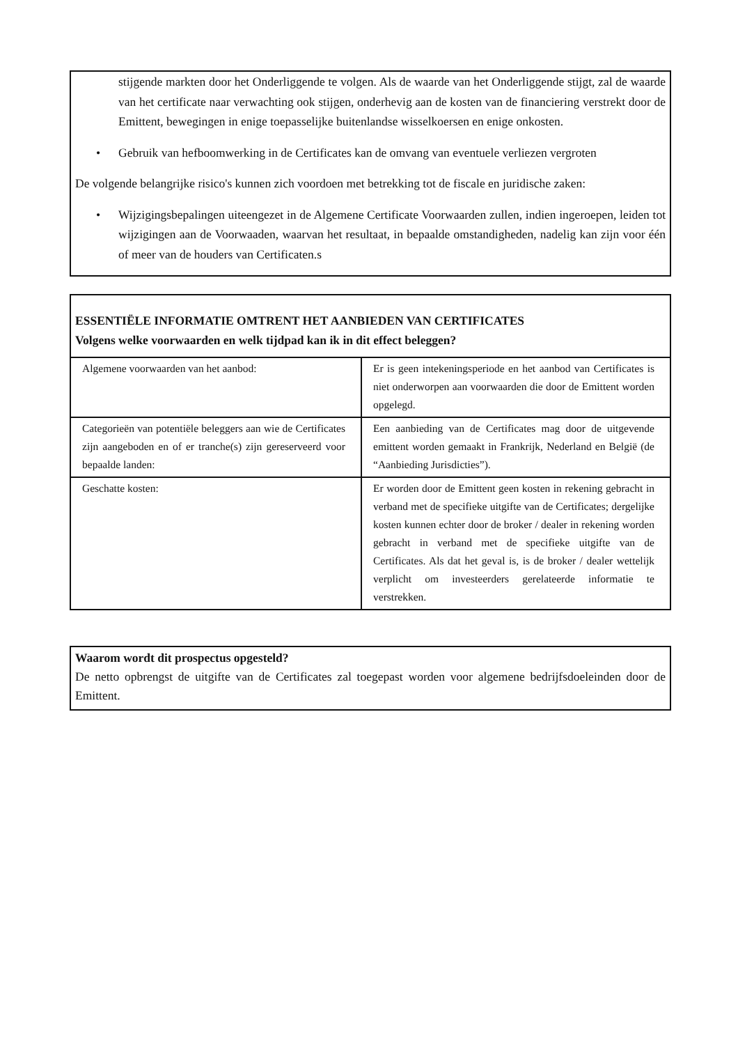stijgende markten door het Onderliggende te volgen. Als de waarde van het Onderliggende stijgt, zal de waarde van het certificate naar verwachting ook stijgen, onderhevig aan de kosten van de financiering verstrekt door de Emittent, bewegingen in enige toepasselijke buitenlandse wisselkoersen en enige onkosten.
• Gebruik van hefboomwerking in de Certificates kan de omvang van eventuele verliezen vergroten
De volgende belangrijke risico's kunnen zich voordoen met betrekking tot de fiscale en juridische zaken:
• Wijzigingsbepalingen uiteengezet in de Algemene Certificate Voorwaarden zullen, indien ingeroepen, leiden tot wijzigingen aan de Voorwaaden, waarvan het resultaat, in bepaalde omstandigheden, nadelig kan zijn voor één of meer van de houders van Certificaten.s
ESSENTIËLE INFORMATIE OMTRENT HET AANBIEDEN VAN CERTIFICATES
Volgens welke voorwaarden en welk tijdpad kan ik in dit effect beleggen?
| Algemene voorwaarden van het aanbod: | Er is geen intekeningsperiode en het aanbod van Certificates is niet onderworpen aan voorwaarden die door de Emittent worden opgelegd. |
| Categorieën van potentiële beleggers aan wie de Certificates zijn aangeboden en of er tranche(s) zijn gereserveerd voor bepaalde landen: | Een aanbieding van de Certificates mag door de uitgevende emittent worden gemaakt in Frankrijk, Nederland en België (de “Aanbieding Jurisdicties”). |
| Geschatte kosten: | Er worden door de Emittent geen kosten in rekening gebracht in verband met de specifieke uitgifte van de Certificates; dergelijke kosten kunnen echter door de broker / dealer in rekening worden gebracht in verband met de specifieke uitgifte van de Certificates. Als dat het geval is, is de broker / dealer wettelijk verplicht om investeerders gerelateerde informatie te verstrekken. |
Waarom wordt dit prospectus opgesteld?
De netto opbrengst de uitgifte van de Certificates zal toegepast worden voor algemene bedrijfsdoeleinden door de Emittent.